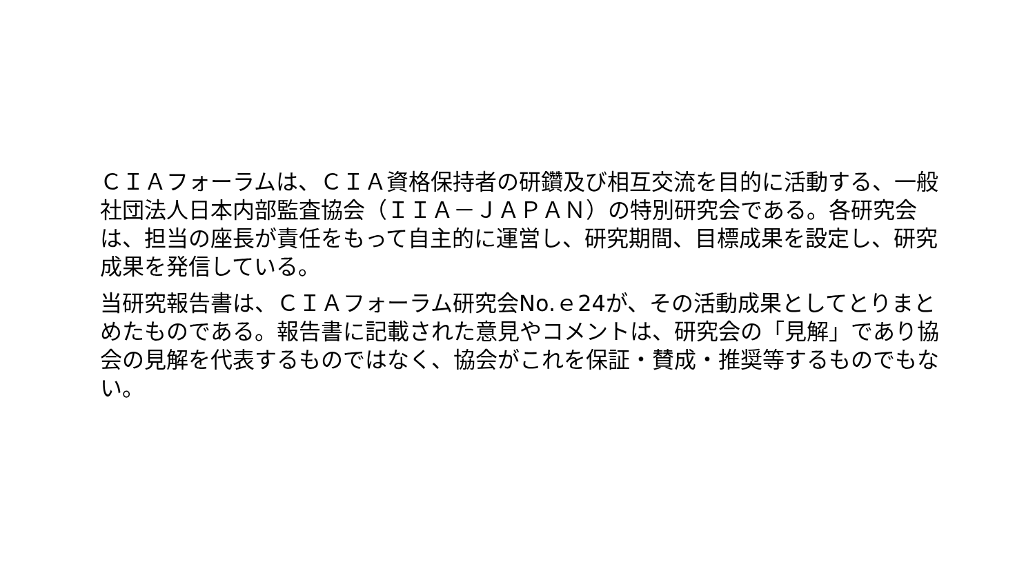ＣＩＡフォーラムは、ＣＩＡ資格保持者の研鑽及び相互交流を目的に活動する、一般社団法人日本内部監査協会（ＩＩＡ－ＪＡＰＡＮ）の特別研究会である。各研究会は、担当の座長が責任をもって自主的に運営し、研究期間、目標成果を設定し、研究成果を発信している。
当研究報告書は、ＣＩＡフォーラム研究会No.ｅ24が、その活動成果としてとりまとめたものである。報告書に記載された意見やコメントは、研究会の「見解」であり協会の見解を代表するものではなく、協会がこれを保証・賛成・推奨等するものでもない。